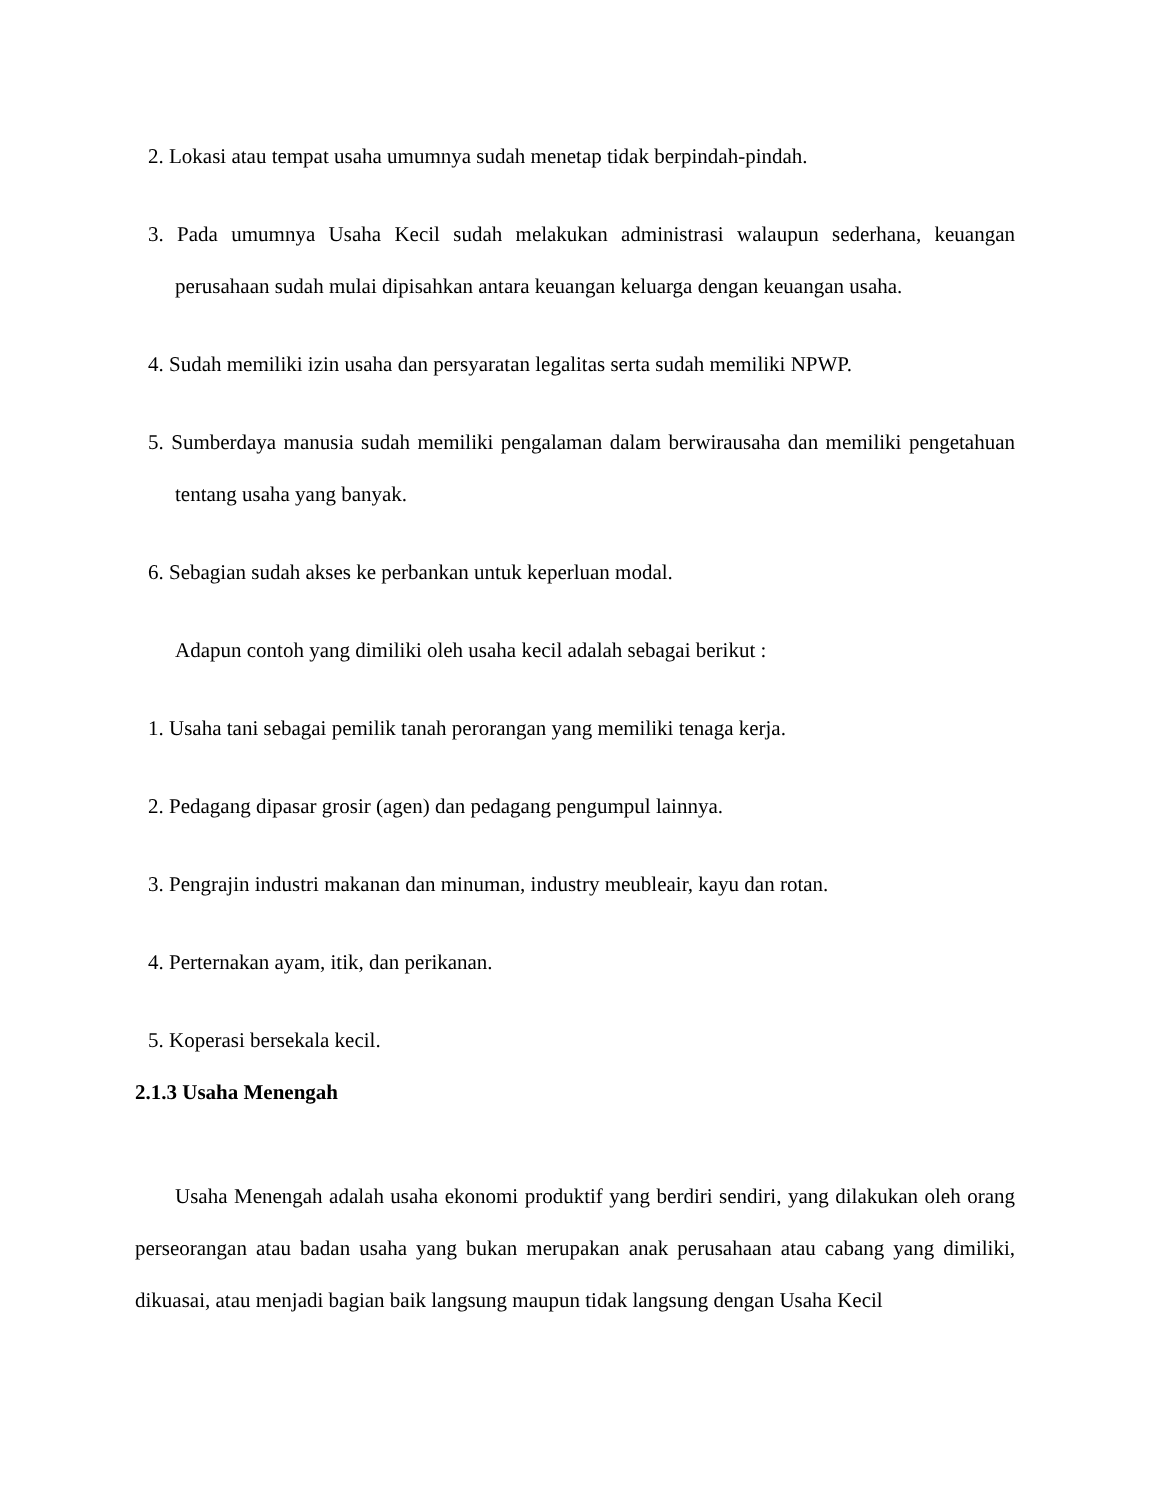2. Lokasi atau tempat usaha umumnya sudah menetap tidak berpindah-pindah.
3. Pada umumnya Usaha Kecil sudah melakukan administrasi walaupun sederhana, keuangan perusahaan sudah mulai dipisahkan antara keuangan keluarga dengan keuangan usaha.
4. Sudah memiliki izin usaha dan persyaratan legalitas serta sudah memiliki NPWP.
5. Sumberdaya manusia sudah memiliki pengalaman dalam berwirausaha dan memiliki pengetahuan tentang usaha yang banyak.
6. Sebagian sudah akses ke perbankan untuk keperluan modal.
Adapun contoh yang dimiliki oleh usaha kecil adalah sebagai berikut :
1. Usaha tani sebagai pemilik tanah perorangan yang memiliki tenaga kerja.
2. Pedagang dipasar grosir (agen) dan pedagang pengumpul lainnya.
3. Pengrajin industri makanan dan minuman, industry meubleair, kayu dan rotan.
4. Perternakan ayam, itik, dan perikanan.
5. Koperasi bersekala kecil.
2.1.3 Usaha Menengah
Usaha Menengah adalah usaha ekonomi produktif yang berdiri sendiri, yang dilakukan oleh orang perseorangan atau badan usaha yang bukan merupakan anak perusahaan atau cabang yang dimiliki, dikuasai, atau menjadi bagian baik langsung maupun tidak langsung dengan Usaha Kecil